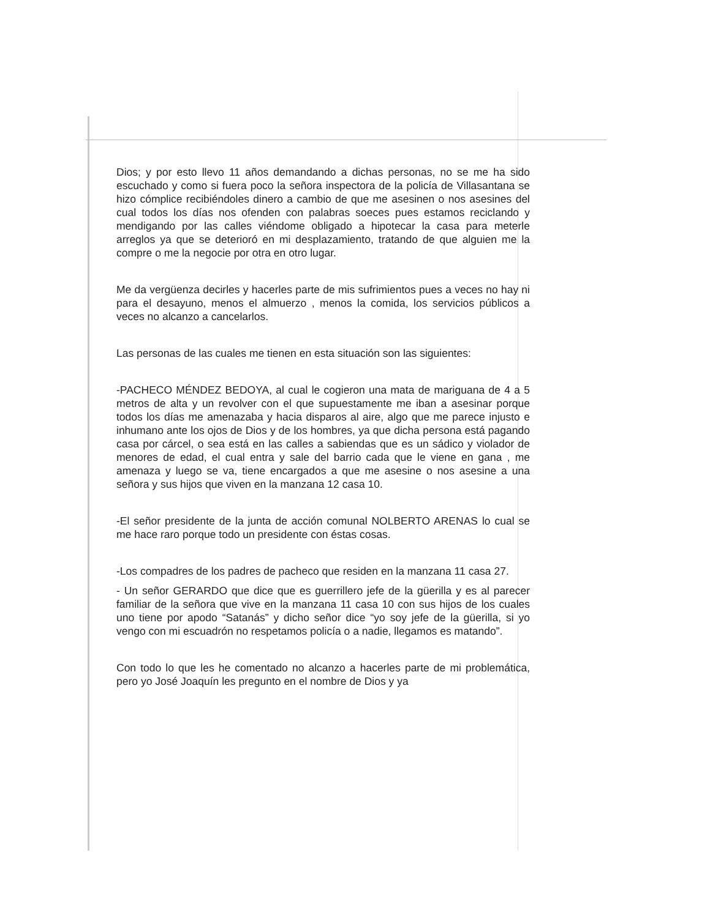Dios; y por esto llevo 11 años demandando a dichas personas, no se me ha sido escuchado y como si fuera poco la señora inspectora de la policía de Villasantana se hizo cómplice recibiéndoles dinero a cambio de que me asesinen o nos asesines del cual todos los días nos ofenden con palabras soeces pues estamos reciclando y mendigando por las calles viéndome obligado a hipotecar la casa para meterle arreglos ya que se deterioró en mi desplazamiento, tratando de que alguien me la compre o me la negocie por otra en otro lugar.
Me da vergüenza decirles y hacerles parte de mis sufrimientos pues a veces no hay ni para el desayuno, menos el almuerzo , menos la comida, los servicios públicos a veces no alcanzo a cancelarlos.
Las personas de las cuales me tienen en esta situación son las siguientes:
-PACHECO MÉNDEZ BEDOYA, al cual le cogieron una mata de mariguana de 4 a 5 metros de alta y un revolver con el que supuestamente me iban a asesinar porque todos los días me amenazaba y hacia disparos al aire, algo que me parece injusto e inhumano ante los ojos de Dios y de los hombres, ya que dicha persona está pagando casa por cárcel, o sea está en las calles a sabiendas que es un sádico y violador de menores de edad, el cual entra y sale del barrio cada que le viene en gana , me amenaza y luego se va, tiene encargados a que me asesine o nos asesine a una señora y sus hijos que viven en la manzana 12 casa 10.
-El señor presidente de la junta de acción comunal NOLBERTO ARENAS lo cual se me hace raro porque todo un presidente con éstas cosas.
-Los compadres de los padres de pacheco que residen en la manzana 11 casa 27.
- Un señor GERARDO que dice que es guerrillero jefe de la güerilla y es al parecer familiar de la señora que vive en la manzana 11 casa 10 con sus hijos de los cuales uno tiene por apodo “Satanás” y dicho señor dice “yo soy jefe de la güerilla, si yo vengo con mi escuadrón no respetamos policía o a nadie, llegamos es matando”.
Con todo lo que les he comentado no alcanzo a hacerles parte de mi problemática, pero yo José Joaquín les pregunto en el nombre de Dios y ya